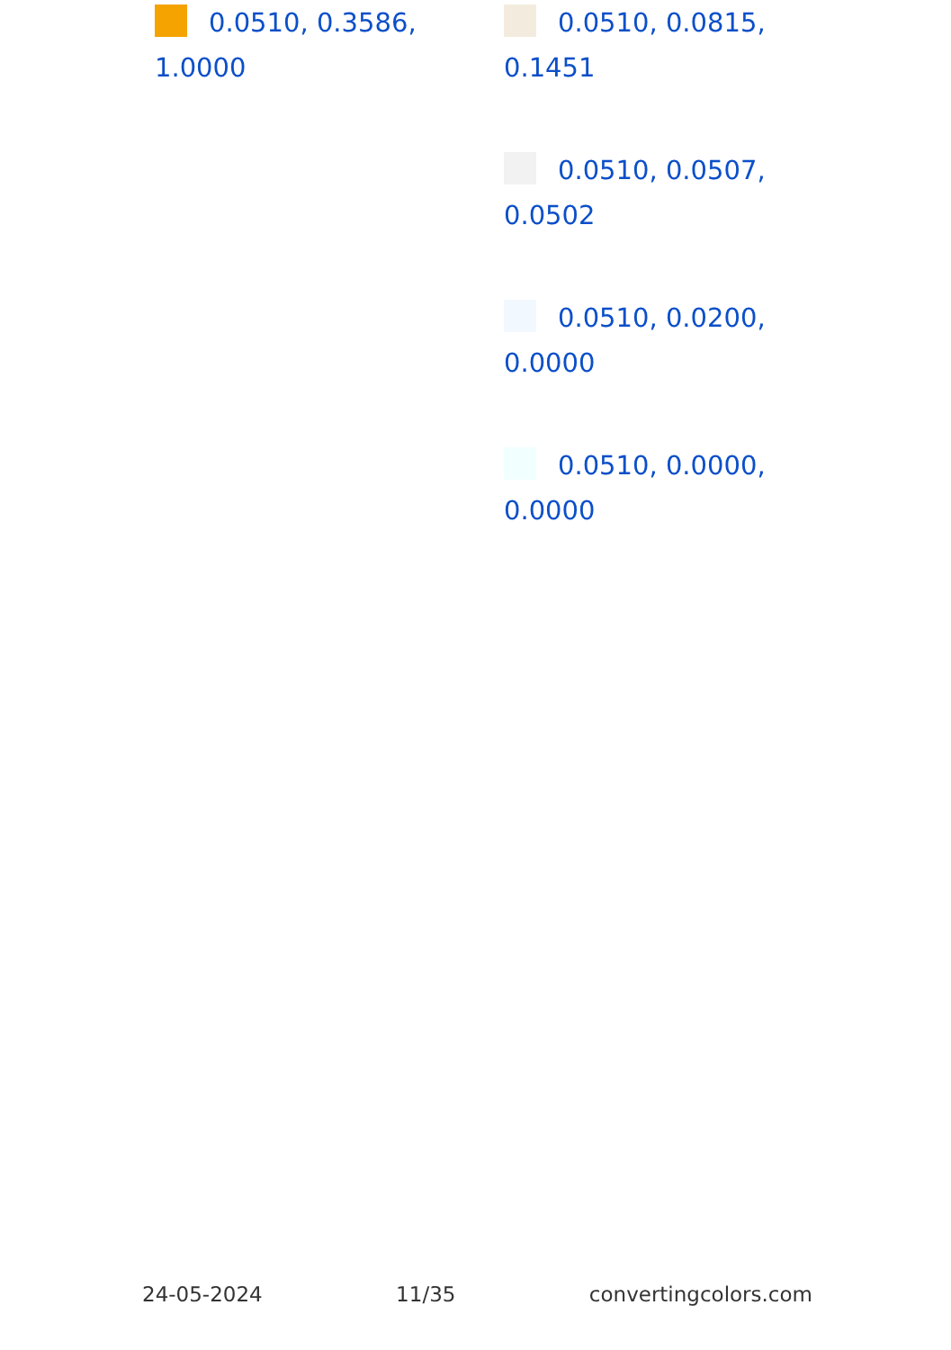0.0510, 0.3586, 1.0000 0.0510, 0.0815, 0.1451
0.0510, 0.0507, 0.0502
0.0510, 0.0200, 0.0000
0.0510, 0.0000, 0.0000
24-05-2024 11/35 convertingcolors.com